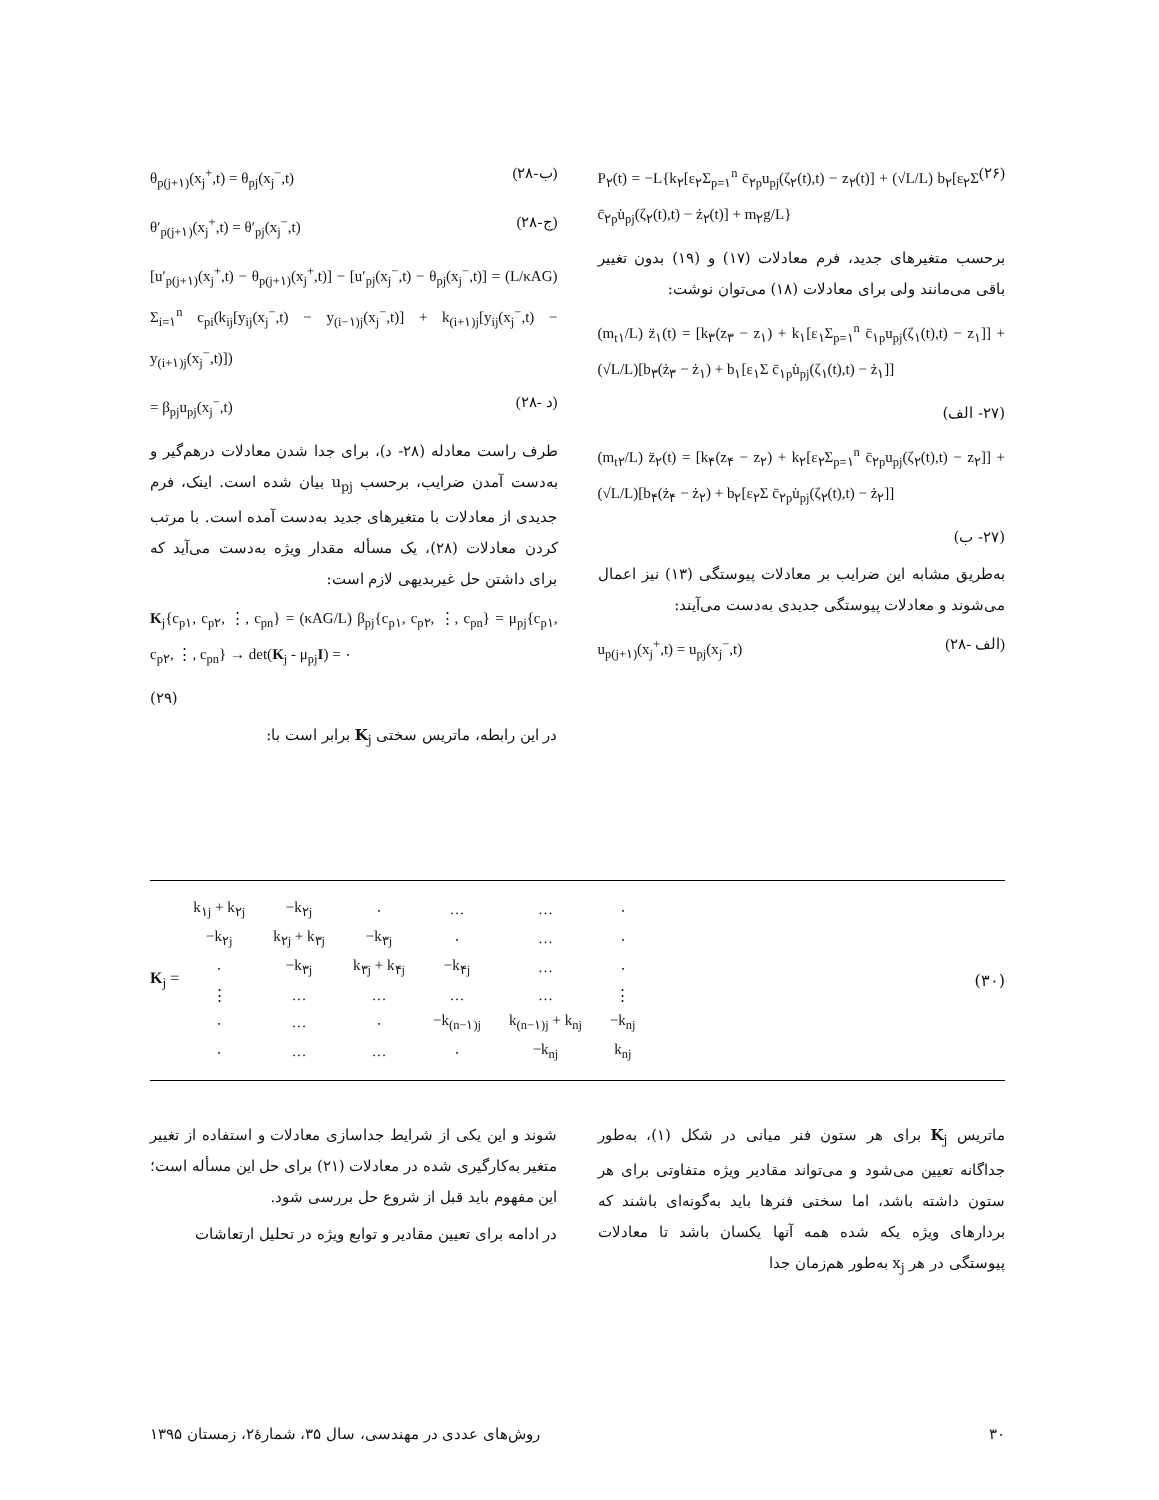P<sub>۲</sub>(t) = −L{k<sub>۲</sub>[ε<sub>۲</sub>Σ<sub>p=۱</sub><sup>n</sup> c̄<sub>۲p</sub>u<sub>pj</sub>(ζ<sub>۲</sub>(t),t) − z<sub>۲</sub>(t)] + (√L/L) b<sub>۲</sub>[ε<sub>۲</sub>Σ c̄<sub>۲p</sub>u̇<sub>pj</sub>(ζ<sub>۲</sub>(t),t) − ż<sub>۲</sub>(t)] + m<sub>۲</sub>g/L} (۲۶)
برحسب متغیرهای جدید، فرم معادلات (۱۷) و (۱۹) بدون تغییر باقی می‌مانند ولی برای معادلات (۱۸) می‌توان نوشت:
(m<sub>t۱</sub>/L) z̈<sub>۱</sub>(t) = [k<sub>۳</sub>(z<sub>۳</sub> − z<sub>۱</sub>) + k<sub>۱</sub>[ε<sub>۱</sub>Σ<sub>p=۱</sub><sup>n</sup> c̄<sub>۱p</sub>u<sub>pj</sub>(ζ<sub>۱</sub>(t),t) − z<sub>۱</sub>]] + (√L/L)[b<sub>۳</sub>(ż<sub>۳</sub> − ż<sub>۱</sub>) + b<sub>۱</sub>[ε<sub>۱</sub>Σ c̄<sub>۱p</sub>u̇<sub>pj</sub>(ζ<sub>۱</sub>(t),t) − ż<sub>۱</sub>]]
(۲۷- الف)
(m<sub>t۲</sub>/L) z̈<sub>۲</sub>(t) = [k<sub>۴</sub>(z<sub>۴</sub> − z<sub>۲</sub>) + k<sub>۲</sub>[ε<sub>۲</sub>Σ<sub>p=۱</sub><sup>n</sup> c̄<sub>۲p</sub>u<sub>pj</sub>(ζ<sub>۲</sub>(t),t) − z<sub>۲</sub>]] + (√L/L)[b<sub>۴</sub>(ż<sub>۴</sub> − ż<sub>۲</sub>) + b<sub>۲</sub>[ε<sub>۲</sub>Σ c̄<sub>۲p</sub>u̇<sub>pj</sub>(ζ<sub>۲</sub>(t),t) − ż<sub>۲</sub>]]
(۲۷- ب)
به‌طریق مشابه این ضرایب بر معادلات پیوستگی (۱۳) نیز اعمال می‌شوند و معادلات پیوستگی جدیدی به‌دست می‌آیند:
u<sub>p(j+۱)</sub>(x<sub>j</sub><sup>+</sup>,t) = u<sub>pj</sub>(x<sub>j</sub><sup>−</sup>,t) (۲۸- الف)
θ<sub>p(j+۱)</sub>(x<sub>j</sub><sup>+</sup>,t) = θ<sub>pj</sub>(x<sub>j</sub><sup>−</sup>,t) (۲۸-ب)
θ′<sub>p(j+۱)</sub>(x<sub>j</sub><sup>+</sup>,t) = θ′<sub>pj</sub>(x<sub>j</sub><sup>−</sup>,t) (۲۸-ج)
[u′<sub>p(j+۱)</sub>(x<sub>j</sub><sup>+</sup>,t) − θ<sub>p(j+۱)</sub>(x<sub>j</sub><sup>+</sup>,t)] − [u′<sub>pj</sub>(x<sub>j</sub><sup>−</sup>,t) − θ<sub>pj</sub>(x<sub>j</sub><sup>−</sup>,t)] = (L/κAG) Σ<sub>i=۱</sub><sup>n</sup> c<sub>pi</sub>(k<sub>ij</sub>[y<sub>ij</sub>(x<sub>j</sub><sup>−</sup>,t) − y<sub>(i−۱)j</sub>(x<sub>j</sub><sup>−</sup>,t)] + k<sub>(i+۱)j</sub>[y<sub>ij</sub>(x<sub>j</sub><sup>−</sup>,t) − y<sub>(i+۱)j</sub>(x<sub>j</sub><sup>−</sup>,t)])
= β<sub>pj</sub>u<sub>pj</sub>(x<sub>j</sub><sup>−</sup>,t) (۲۸- د)
طرف راست معادله (۲۸- د)، برای جدا شدن معادلات درهم‌گیر و به‌دست آمدن ضرایب، برحسب u<sub>pj</sub> بیان شده است. اینک، فرم جدیدی از معادلات با متغیرهای جدید به‌دست آمده است. با مرتب کردن معادلات (۲۸)، یک مسأله مقدار ویژه به‌دست می‌آید که برای داشتن حل غیربدیهی لازم است:
K<sub>j</sub>{c<sub>p۱</sub>, c<sub>p۲</sub>, ⋮, c<sub>pn</sub>} = (κAG/L) β<sub>pj</sub>{c<sub>p۱</sub>, c<sub>p۲</sub>, ⋮, c<sub>pn</sub>} = μ<sub>pj</sub>{c<sub>p۱</sub>, c<sub>p۲</sub>, ⋮, c<sub>pn</sub>} → det(K<sub>j</sub> - μ<sub>pj</sub>I) = ۰
(۲۹)
در این رابطه، ماتریس سختی K<sub>j</sub> برابر است با:
K<sub>j</sub> =
| k<sub>۱j</sub> + k<sub>۲j</sub> | −k<sub>۲j</sub> | ۰ | … | … | ۰ |
| −k<sub>۲j</sub> | k<sub>۲j</sub> + k<sub>۳j</sub> | −k<sub>۳j</sub> | ۰ | … | ۰ |
| ۰ | −k<sub>۳j</sub> | k<sub>۳j</sub> + k<sub>۴j</sub> | −k<sub>۴j</sub> | … | ۰ |
| ⋮ | … | … | … | … | ⋮ |
| ۰ | … | ۰ | −k<sub>(n−۱)j</sub> | k<sub>(n−۱)j</sub> + k<sub>nj</sub> | −k<sub>nj</sub> |
| ۰ | … | … | ۰ | −k<sub>nj</sub> | k<sub>nj</sub> |
(۳۰)
ماتریس K<sub>j</sub> برای هر ستون فنر میانی در شکل (۱)، به‌طور جداگانه تعیین می‌شود و می‌تواند مقادیر ویژه متفاوتی برای هر ستون داشته باشد، اما سختی فنرها باید به‌گونه‌ای باشند که بردارهای ویژه یکه شده همه آنها یکسان باشد تا معادلات پیوستگی در هر x<sub>j</sub> به‌طور هم‌زمان جدا
شوند و این یکی از شرایط جداسازی معادلات و استفاده از تغییر متغیر به‌کارگیری شده در معادلات (۲۱) برای حل این مسأله است؛ این مفهوم باید قبل از شروع حل بررسی شود.
در ادامه برای تعیین مقادیر و توابع ویژه در تحلیل ارتعاشات
۳۰ روش‌های عددی در مهندسی، سال ۳۵، شمارهٔ۲، زمستان ۱۳۹۵